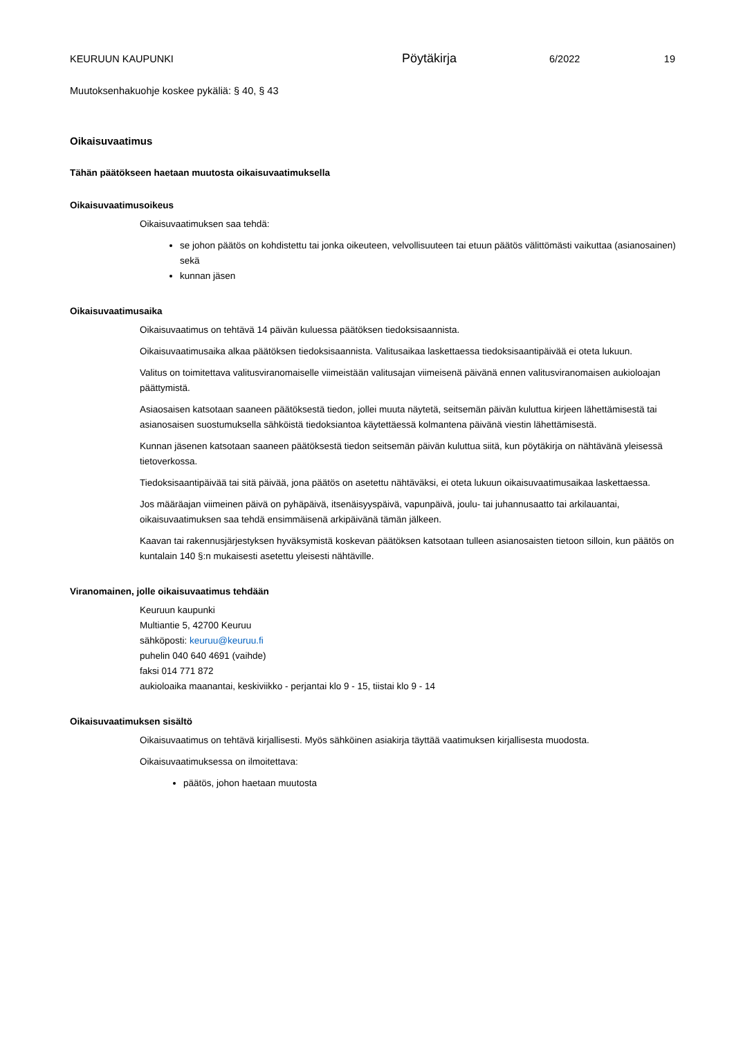KEURUUN KAUPUNKI Pöytäkirja 6/2022 19
Muutoksenhakuohje koskee pykäliä: § 40, § 43
Oikaisuvaatimus
Tähän päätökseen haetaan muutosta oikaisuvaatimuksella
Oikaisuvaatimusoikeus
Oikaisuvaatimuksen saa tehdä:
se johon päätös on kohdistettu tai jonka oikeuteen, velvollisuuteen tai etuun päätös välittömästi vaikuttaa (asianosainen) sekä
kunnan jäsen
Oikaisuvaatimusaika
Oikaisuvaatimus on tehtävä 14 päivän kuluessa päätöksen tiedoksisaannista.
Oikaisuvaatimusaika alkaa päätöksen tiedoksisaannista. Valitusaikaa laskettaessa tiedoksisaantipäivää ei oteta lukuun.
Valitus on toimitettava valitusviranomaiselle viimeistään valitusajan viimeisenä päivänä ennen valitusviranomaisen aukioloajan päättymistä.
Asiaosaisen katsotaan saaneen päätöksestä tiedon, jollei muuta näytetä, seitsemän päivän kuluttua kirjeen lähettämisestä tai asianosaisen suostumuksella sähköistä tiedoksiantoa käytettäessä kolmantena päivänä viestin lähettämisestä.
Kunnan jäsenen katsotaan saaneen päätöksestä tiedon seitsemän päivän kuluttua siitä, kun pöytäkirja on nähtävänä yleisessä tietoverkossa.
Tiedoksisaantipäivää tai sitä päivää, jona päätös on asetettu nähtäväksi, ei oteta lukuun oikaisuvaatimusaikaa laskettaessa.
Jos määräajan viimeinen päivä on pyhäpäivä, itsenäisyyspäivä, vapunpäivä, joulu- tai juhannusaatto tai arkilauantai, oikaisuvaatimuksen saa tehdä ensimmäisenä arkipäivänä tämän jälkeen.
Kaavan tai rakennusjärjestyksen hyväksymistä koskevan päätöksen katsotaan tulleen asianosaisten tietoon silloin, kun päätös on kuntalain 140 §:n mukaisesti asetettu yleisesti nähtäville.
Viranomainen, jolle oikaisuvaatimus tehdään
Keuruun kaupunki
Multiantie 5, 42700 Keuruu
sähköposti: keuruu@keuruu.fi
puhelin 040 640 4691 (vaihde)
faksi 014 771 872
aukioloaika maanantai, keskiviikko - perjantai klo 9 - 15, tiistai klo 9 - 14
Oikaisuvaatimuksen sisältö
Oikaisuvaatimus on tehtävä kirjallisesti. Myös sähköinen asiakirja täyttää vaatimuksen kirjallisesta muodosta.
Oikaisuvaatimuksessa on ilmoitettava:
päätös, johon haetaan muutosta